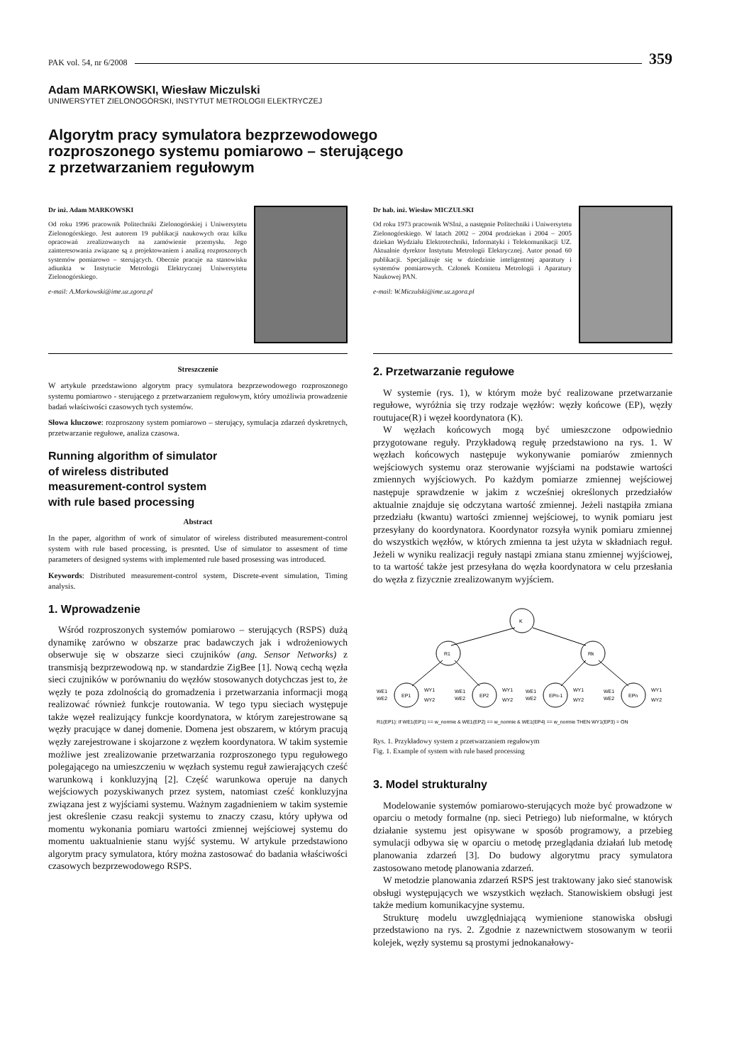PAK vol. 54, nr 6/2008 359
Adam MARKOWSKI, Wiesław Miczulski
UNIWERSYTET ZIELONOGÓRSKI, INSTYTUT METROLOGII ELEKTRYCZEJ
Algorytm pracy symulatora bezprzewodowego
rozproszonego systemu pomiarowo – sterującego
z przetwarzaniem regułowym
Dr inż. Adam MARKOWSKI
Od roku 1996 pracownik Politechniki Zielonogórskiej i Uniwersytetu Zielonogórskiego. Jest autorem 19 publikacji naukowych oraz kilku opracowań zrealizowanych na zamówienie przemysłu. Jego zainteresowania związane są z projektowaniem i analizą rozproszonych systemów pomiarowo – sterujących. Obecnie pracuje na stanowisku adiunkta w Instytucie Metrologii Elektrycznej Uniwersytetu Zielonogórskiego.
e-mail: A.Markowski@ime.uz.zgora.pl
Streszczenie
W artykule przedstawiono algorytm pracy symulatora bezprzewodowego rozproszonego systemu pomiarowo - sterującego z przetwarzaniem regułowym, który umożliwia prowadzenie badań właściwości czasowych tych systemów.
Słowa kluczowe: rozproszony system pomiarowo – sterujący, symulacja zdarzeń dyskretnych, przetwarzanie regułowe, analiza czasowa.
Running algorithm of simulator
of wireless distributed
measurement-control system
with rule based processing
Abstract
In the paper, algorithm of work of simulator of wireless distributed measurement-control system with rule based processing, is presnted. Use of simulator to assesment of time parameters of designed systems with implemented rule based prosessing was introduced.
Keywords: Distributed measurement-control system, Discrete-event simulation, Timing analysis.
1. Wprowadzenie
Wśród rozproszonych systemów pomiarowo – sterujących (RSPS) dużą dynamikę zarówno w obszarze prac badawczych jak i wdrożeniowych obserwuje się w obszarze sieci czujników (ang. Sensor Networks) z transmisją bezprzewodową np. w standardzie ZigBee [1]. Nową cechą węzła sieci czujników w porównaniu do węzłów stosowanych dotychczas jest to, że węzły te poza zdolnością do gromadzenia i przetwarzania informacji mogą realizować również funkcje routowania. W tego typu sieciach występuje także węzeł realizujący funkcje koordynatora, w którym zarejestrowane są węzły pracujące w danej domenie. Domena jest obszarem, w którym pracują węzły zarejestrowane i skojarzone z węzłem koordynatora. W takim systemie możliwe jest zrealizowanie przetwarzania rozproszonego typu regułowego polegającego na umieszczeniu w węzłach systemu reguł zawierających cześć warunkową i konkluzyjną [2]. Część warunkowa operuje na danych wejściowych pozyskiwanych przez system, natomiast cześć konkluzyjna związana jest z wyjściami systemu. Ważnym zagadnieniem w takim systemie jest określenie czasu reakcji systemu to znaczy czasu, który upływa od momentu wykonania pomiaru wartości zmiennej wejściowej systemu do momentu uaktualnienie stanu wyjść systemu. W artykule przedstawiono algorytm pracy symulatora, który można zastosować do badania właściwości czasowych bezprzewodowego RSPS.
Dr hab. inż. Wiesław MICZULSKI
Od roku 1973 pracownik WSInż, a następnie Politechniki i Uniwersytetu Zielonogórskiego. W latach 2002 – 2004 prodziekan i 2004 – 2005 dziekan Wydziału Elektrotechniki, Informatyki i Telekomunikacji UZ. Aktualnie dyrektor Instytutu Metrologii Elektrycznej. Autor ponad 60 publikacji. Specjalizuje się w dziedzinie inteligentnej aparatury i systemów pomiarowych. Członek Komitetu Metrologii i Aparatury Naukowej PAN.
e-mail: W.Miczulski@ime.uz.zgora.pl
2. Przetwarzanie regułowe
W systemie (rys. 1), w którym może być realizowane przetwarzanie regułowe, wyróżnia się trzy rodzaje węzłów: węzły końcowe (EP), węzły routujace(R) i węzeł koordynatora (K).
W węzłach końcowych mogą być umieszczone odpowiednio przygotowane reguły. Przykładową regułę przedstawiono na rys. 1. W węzłach końcowych następuje wykonywanie pomiarów zmiennych wejściowych systemu oraz sterowanie wyjściami na podstawie wartości zmiennych wyjściowych. Po każdym pomiarze zmiennej wejściowej następuje sprawdzenie w jakim z wcześniej określonych przedziałów aktualnie znajduje się odczytana wartość zmiennej. Jeżeli nastąpiła zmiana przedziału (kwantu) wartości zmiennej wejściowej, to wynik pomiaru jest przesyłany do koordynatora. Koordynator rozsyła wynik pomiaru zmiennej do wszystkich węzłów, w których zmienna ta jest użyta w składniach reguł. Jeżeli w wyniku realizacji reguły nastąpi zmiana stanu zmiennej wyjściowej, to ta wartość także jest przesyłana do węzła koordynatora w celu przesłania do węzła z fizycznie zrealizowanym wyjściem.
K
R1
Rk
EP1
EP2
EPn-1
EPn
WE1
WE2
WY1
WY2
WE1
WE2
WY1
WY2
WE1
WE2
WY1
WY2
WE1
WE2
WY1
WY2
R1(EP1): If WE1(EP1) == w_normie & WE1(EP2) == w_normie & WE1(EP4) == w_normie THEN WY1(EP3) = ON
Rys. 1. Przykładowy system z przetwarzaniem regułowym
Fig. 1. Example of system with rule based processing
3. Model strukturalny
Modelowanie systemów pomiarowo-sterujących może być prowadzone w oparciu o metody formalne (np. sieci Petriego) lub nieformalne, w których działanie systemu jest opisywane w sposób programowy, a przebieg symulacji odbywa się w oparciu o metodę przeglądania działań lub metodę planowania zdarzeń [3]. Do budowy algorytmu pracy symulatora zastosowano metodę planowania zdarzeń.
W metodzie planowania zdarzeń RSPS jest traktowany jako sieć stanowisk obsługi występujących we wszystkich węzłach. Stanowiskiem obsługi jest także medium komunikacyjne systemu.
Strukturę modelu uwzględniającą wymienione stanowiska obsługi przedstawiono na rys. 2. Zgodnie z nazewnictwem stosowanym w teorii kolejek, węzły systemu są prostymi jednokanałowy-